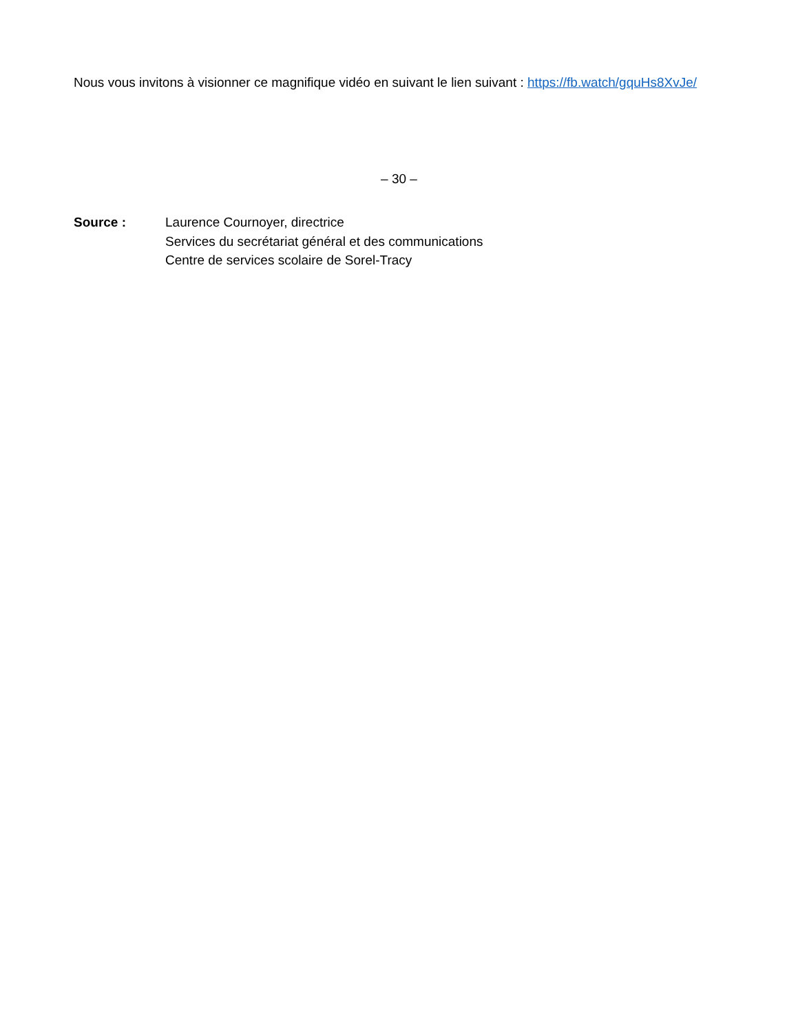Nous vous invitons à visionner ce magnifique vidéo en suivant le lien suivant : https://fb.watch/gquHs8XvJe/
– 30 –
Source : Laurence Cournoyer, directrice
Services du secrétariat général et des communications
Centre de services scolaire de Sorel-Tracy